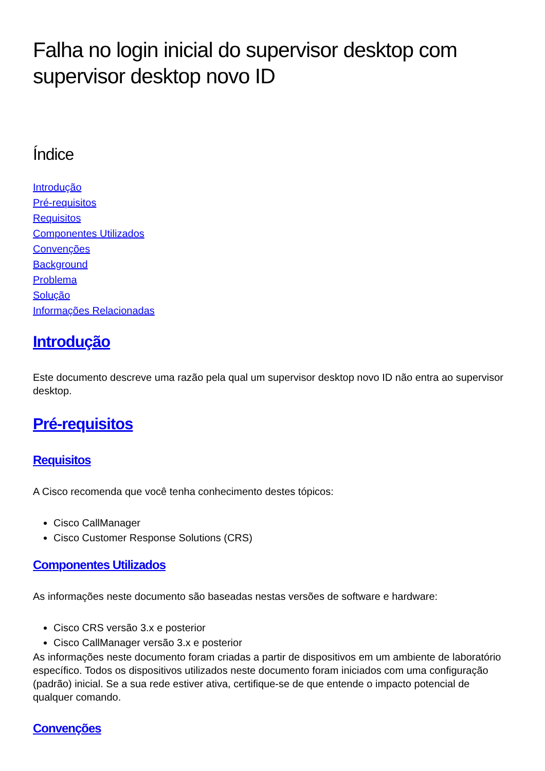Falha no login inicial do supervisor desktop com supervisor desktop novo ID
Índice
Introdução
Pré-requisitos
Requisitos
Componentes Utilizados
Convenções
Background
Problema
Solução
Informações Relacionadas
Introdução
Este documento descreve uma razão pela qual um supervisor desktop novo ID não entra ao supervisor desktop.
Pré-requisitos
Requisitos
A Cisco recomenda que você tenha conhecimento destes tópicos:
Cisco CallManager
Cisco Customer Response Solutions (CRS)
Componentes Utilizados
As informações neste documento são baseadas nestas versões de software e hardware:
Cisco CRS versão 3.x e posterior
Cisco CallManager versão 3.x e posterior
As informações neste documento foram criadas a partir de dispositivos em um ambiente de laboratório específico. Todos os dispositivos utilizados neste documento foram iniciados com uma configuração (padrão) inicial. Se a sua rede estiver ativa, certifique-se de que entende o impacto potencial de qualquer comando.
Convenções